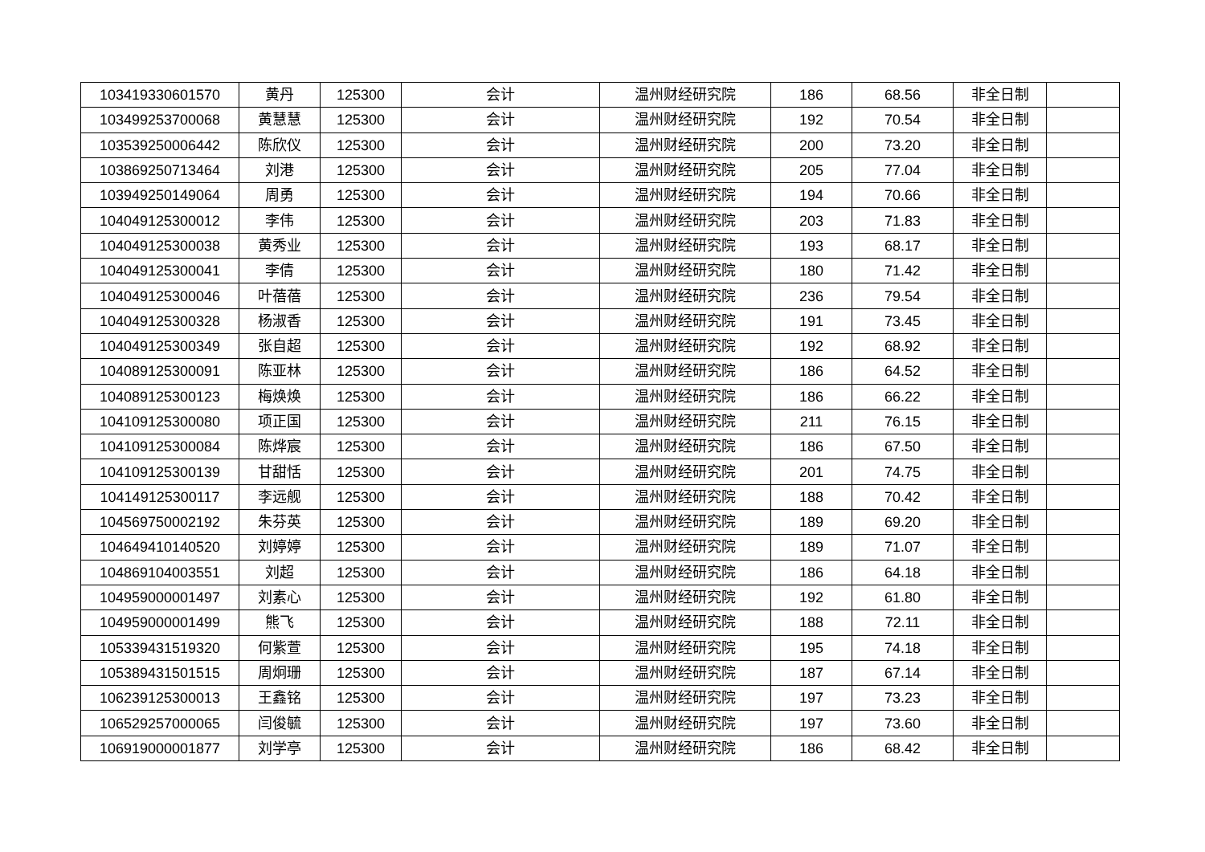| 103419330601570 | 黄丹 | 125300 | 会计 | 温州财经研究院 | 186 | 68.56 | 非全日制 | |
| 103499253700068 | 黄慧慧 | 125300 | 会计 | 温州财经研究院 | 192 | 70.54 | 非全日制 | |
| 103539250006442 | 陈欣仪 | 125300 | 会计 | 温州财经研究院 | 200 | 73.20 | 非全日制 | |
| 103869250713464 | 刘港 | 125300 | 会计 | 温州财经研究院 | 205 | 77.04 | 非全日制 | |
| 103949250149064 | 周勇 | 125300 | 会计 | 温州财经研究院 | 194 | 70.66 | 非全日制 | |
| 104049125300012 | 李伟 | 125300 | 会计 | 温州财经研究院 | 203 | 71.83 | 非全日制 | |
| 104049125300038 | 黄秀业 | 125300 | 会计 | 温州财经研究院 | 193 | 68.17 | 非全日制 | |
| 104049125300041 | 李倩 | 125300 | 会计 | 温州财经研究院 | 180 | 71.42 | 非全日制 | |
| 104049125300046 | 叶蓓蓓 | 125300 | 会计 | 温州财经研究院 | 236 | 79.54 | 非全日制 | |
| 104049125300328 | 杨淑香 | 125300 | 会计 | 温州财经研究院 | 191 | 73.45 | 非全日制 | |
| 104049125300349 | 张自超 | 125300 | 会计 | 温州财经研究院 | 192 | 68.92 | 非全日制 | |
| 104089125300091 | 陈亚林 | 125300 | 会计 | 温州财经研究院 | 186 | 64.52 | 非全日制 | |
| 104089125300123 | 梅焕焕 | 125300 | 会计 | 温州财经研究院 | 186 | 66.22 | 非全日制 | |
| 104109125300080 | 项正国 | 125300 | 会计 | 温州财经研究院 | 211 | 76.15 | 非全日制 | |
| 104109125300084 | 陈烨宸 | 125300 | 会计 | 温州财经研究院 | 186 | 67.50 | 非全日制 | |
| 104109125300139 | 甘甜恬 | 125300 | 会计 | 温州财经研究院 | 201 | 74.75 | 非全日制 | |
| 104149125300117 | 李远舰 | 125300 | 会计 | 温州财经研究院 | 188 | 70.42 | 非全日制 | |
| 104569750002192 | 朱芬英 | 125300 | 会计 | 温州财经研究院 | 189 | 69.20 | 非全日制 | |
| 104649410140520 | 刘婷婷 | 125300 | 会计 | 温州财经研究院 | 189 | 71.07 | 非全日制 | |
| 104869104003551 | 刘超 | 125300 | 会计 | 温州财经研究院 | 186 | 64.18 | 非全日制 | |
| 104959000001497 | 刘素心 | 125300 | 会计 | 温州财经研究院 | 192 | 61.80 | 非全日制 | |
| 104959000001499 | 熊飞 | 125300 | 会计 | 温州财经研究院 | 188 | 72.11 | 非全日制 | |
| 105339431519320 | 何紫萱 | 125300 | 会计 | 温州财经研究院 | 195 | 74.18 | 非全日制 | |
| 105389431501515 | 周炯珊 | 125300 | 会计 | 温州财经研究院 | 187 | 67.14 | 非全日制 | |
| 106239125300013 | 王鑫铭 | 125300 | 会计 | 温州财经研究院 | 197 | 73.23 | 非全日制 | |
| 106529257000065 | 闫俊毓 | 125300 | 会计 | 温州财经研究院 | 197 | 73.60 | 非全日制 | |
| 106919000001877 | 刘学亭 | 125300 | 会计 | 温州财经研究院 | 186 | 68.42 | 非全日制 | |